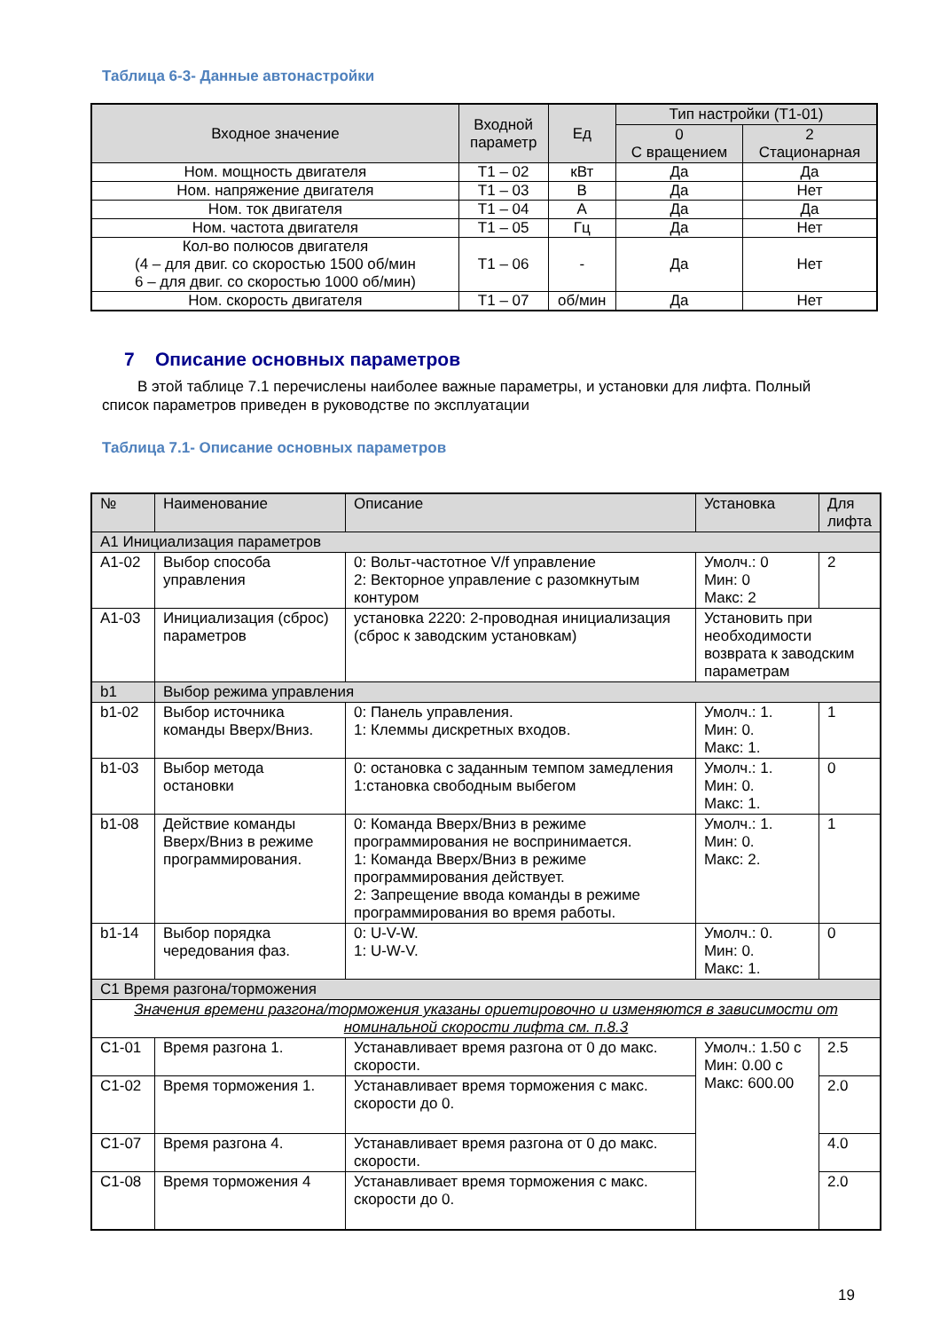Таблица 6-3- Данные автонастройки
| Входное значение | Входной параметр | Ед | Тип настройки (Т1-01) | |
| --- | --- | --- | --- | --- |
| | | | 0 С вращением | 2 Стационарная |
| Ном. мощность двигателя | T1 – 02 | кВт | Да | Да |
| Ном. напряжение двигателя | T1 – 03 | В | Да | Нет |
| Ном. ток двигателя | T1 – 04 | А | Да | Да |
| Ном. частота двигателя | T1 – 05 | Гц | Да | Нет |
| Кол-во полюсов двигателя (4 – для двиг. со скоростью 1500 об/мин 6 – для двиг. со скоростью 1000 об/мин) | T1 – 06 | - | Да | Нет |
| Ном. скорость двигателя | T1 – 07 | об/мин | Да | Нет |
7 Описание основных параметров
В этой таблице 7.1 перечислены наиболее важные параметры, и установки для лифта. Полный список параметров приведен в руководстве по эксплуатации
Таблица 7.1- Описание основных параметров
| № | Наименование | Описание | Установка | Для лифта |
| --- | --- | --- | --- | --- |
| А1 Инициализация параметров | | | | |
| А1-02 | Выбор способа управления | 0: Вольт-частотное V/f управление 2: Векторное управление с разомкнутым контуром | Умолч.: 0 Мин: 0 Макс: 2 | 2 |
| А1-03 | Инициализация (сброс) параметров | установка 2220: 2-проводная инициализация (сброс к заводским установкам) | Установить при необходимости возврата к заводским параметрам | |
| b1 | Выбор режима управления | | | |
| b1-02 | Выбор источника команды Вверх/Вниз. | 0: Панель управления. 1: Клеммы дискретных входов. | Умолч.: 1. Мин: 0. Макс: 1. | 1 |
| b1-03 | Выбор метода остановки | 0: остановка с заданным темпом замедления 1:становка свободным выбегом | Умолч.: 1. Мин: 0. Макс: 1. | 0 |
| b1-08 | Действие команды Вверх/Вниз в режиме программирования. | 0: Команда Вверх/Вниз в режиме программирования не воспринимается. 1: Команда Вверх/Вниз в режиме программирования действует. 2: Запрещение ввода команды в режиме программирования во время работы. | Умолч.: 1. Мин: 0. Макс: 2. | 1 |
| b1-14 | Выбор порядка чередования фаз. | 0: U-V-W. 1: U-W-V. | Умолч.: 0. Мин: 0. Макс: 1. | 0 |
| С1 Время разгона/торможения | | | | |
| Значения времени разгона/торможения указаны ориетировочно и изменяются в зависимости от номинальной скорости лифта см. п.8.3 | | | | |
| С1-01 | Время разгона 1. | Устанавливает время разгона от 0 до макс. скорости. | Умолч.: 1.50 с Мин: 0.00 с Макс: 600.00 | 2.5 |
| С1-02 | Время торможения 1. | Устанавливает время торможения с макс. скорости до 0. | | 2.0 |
| С1-07 | Время разгона 4. | Устанавливает время разгона от 0 до макс. скорости. | | 4.0 |
| С1-08 | Время торможения 4 | Устанавливает время торможения с макс. скорости до 0. | | 2.0 |
19